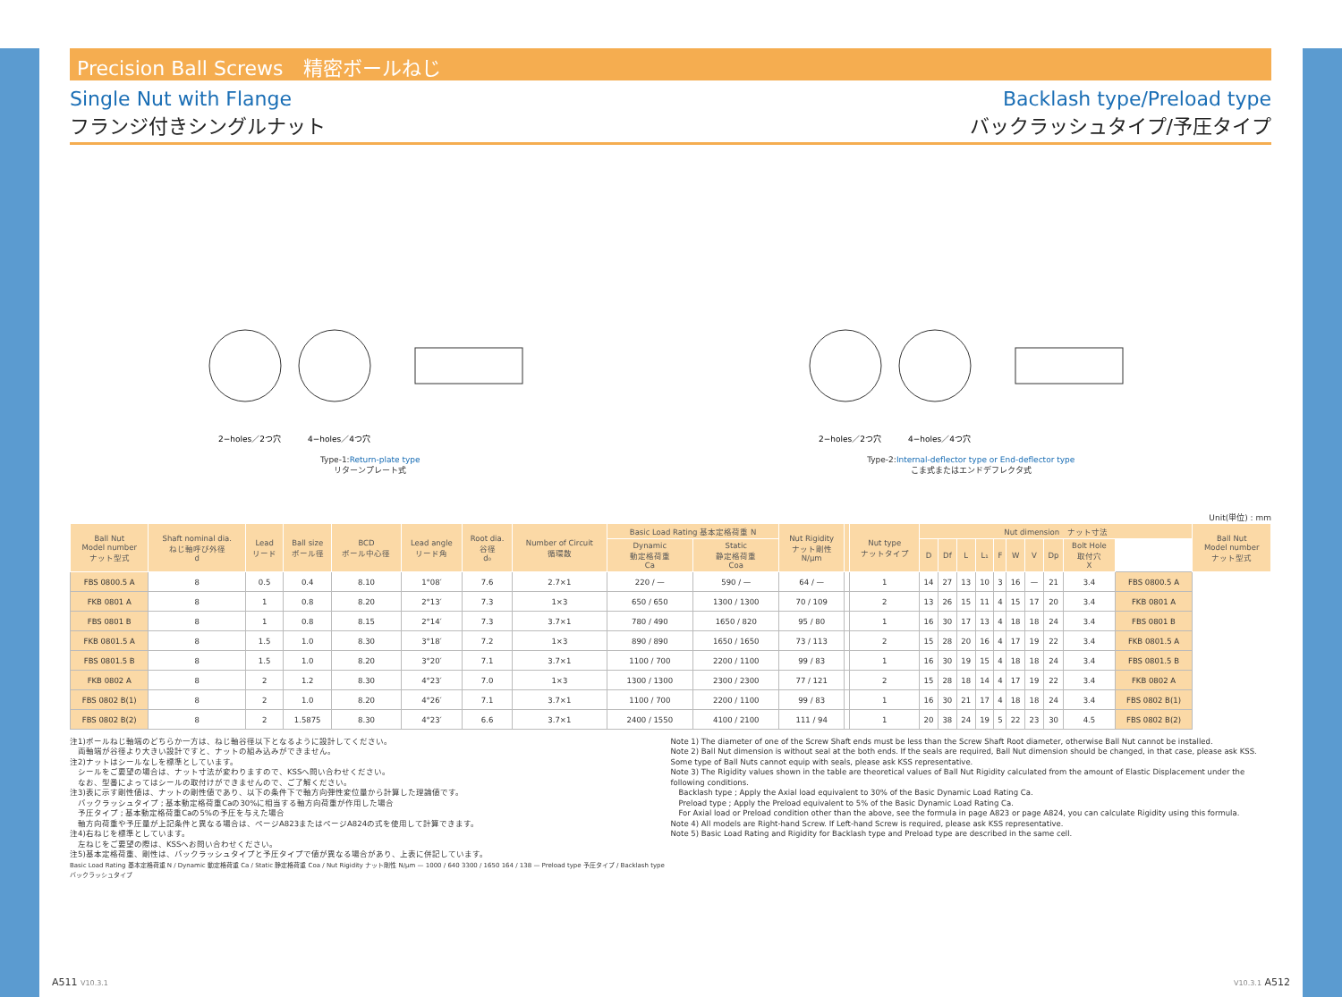Precision Ball Screws　精密ボールねじ
Single Nut with Flange
フランジ付きシングルナット
Backlash type/Preload type
バックラッシュタイプ/予圧タイプ
2−holes／2つ穴
4−holes／4つ穴
Type-1:Return-plate type
リターンプレート式
2−holes／2つ穴
4−holes／4つ穴
Type-2:Internal-deflector type or End-deflector type
こま式またはエンドデフレクタ式
Unit(単位) : mm
| Ball Nut Model number ナット型式 | Shaft nominal dia. ねじ軸呼び外径 d | Lead リード | Ball size ボール径 | BCD ボール中心径 | Lead angle リード角 | Root dia. 谷径 d₀ | Number of Circuit 循環数 | Basic Load Rating 基本定格荷重 N | | Nut Rigidity ナット剛性 N/μm | | Nut type ナットタイプ | Nut dimension ナット寸法 | | | | | | | | | | Ball Nut Model number ナット型式 |
| --- | --- | --- | --- | --- | --- | --- | --- | --- | --- | --- | --- | --- | --- | --- | --- | --- | --- | --- | --- | --- | --- | --- | --- |
| | | | | | | | | Dynamic 動定格荷重 Ca | Static 静定格荷重 Coa | | | | D | Df | L | L₁ | F | W | V | Dp | Bolt Hole 取付穴 X | | |
| FBS 0800.5 A | 8 | 0.5 | 0.4 | 8.10 | 1°08′ | 7.6 | 2.7×1 | 220 / — | 590 / — | 64 / — | | 1 | 14 | 27 | 13 | 10 | 3 | 16 | — | 21 | 3.4 | FBS 0800.5 A | |
| FKB 0801 A | 8 | 1 | 0.8 | 8.20 | 2°13′ | 7.3 | 1×3 | 650 / 650 | 1300 / 1300 | 70 / 109 | | 2 | 13 | 26 | 15 | 11 | 4 | 15 | 17 | 20 | 3.4 | FKB 0801 A | |
| FBS 0801 B | 8 | 1 | 0.8 | 8.15 | 2°14′ | 7.3 | 3.7×1 | 780 / 490 | 1650 / 820 | 95 / 80 | | 1 | 16 | 30 | 17 | 13 | 4 | 18 | 18 | 24 | 3.4 | FBS 0801 B | |
| FKB 0801.5 A | 8 | 1.5 | 1.0 | 8.30 | 3°18′ | 7.2 | 1×3 | 890 / 890 | 1650 / 1650 | 73 / 113 | | 2 | 15 | 28 | 20 | 16 | 4 | 17 | 19 | 22 | 3.4 | FKB 0801.5 A | |
| FBS 0801.5 B | 8 | 1.5 | 1.0 | 8.20 | 3°20′ | 7.1 | 3.7×1 | 1100 / 700 | 2200 / 1100 | 99 / 83 | | 1 | 16 | 30 | 19 | 15 | 4 | 18 | 18 | 24 | 3.4 | FBS 0801.5 B | |
| FKB 0802 A | 8 | 2 | 1.2 | 8.30 | 4°23′ | 7.0 | 1×3 | 1300 / 1300 | 2300 / 2300 | 77 / 121 | | 2 | 15 | 28 | 18 | 14 | 4 | 17 | 19 | 22 | 3.4 | FKB 0802 A | |
| FBS 0802 B(1) | 8 | 2 | 1.0 | 8.20 | 4°26′ | 7.1 | 3.7×1 | 1100 / 700 | 2200 / 1100 | 99 / 83 | | 1 | 16 | 30 | 21 | 17 | 4 | 18 | 18 | 24 | 3.4 | FBS 0802 B(1) | |
| FBS 0802 B(2) | 8 | 2 | 1.5875 | 8.30 | 4°23′ | 6.6 | 3.7×1 | 2400 / 1550 | 4100 / 2100 | 111 / 94 | | 1 | 20 | 38 | 24 | 19 | 5 | 22 | 23 | 30 | 4.5 | FBS 0802 B(2) | |
注1)ボールねじ軸端のどちらか一方は、ねじ軸谷径以下となるように設計してください。
　両軸端が谷径より大きい設計ですと、ナットの組み込みができません。
注2)ナットはシールなしを標準としています。
　シールをご要望の場合は、ナット寸法が変わりますので、KSSへ問い合わせください。
　なお、型番によってはシールの取付けができませんので、ご了解ください。
注3)表に示す剛性値は、ナットの剛性値であり、以下の条件下で軸方向弾性変位量から計算した理論値です。
　バックラッシュタイプ ; 基本動定格荷重Caの30%に相当する軸方向荷重が作用した場合
　予圧タイプ ; 基本動定格荷重Caの5%の予圧を与えた場合
　軸方向荷重や予圧量が上記条件と異なる場合は、ページA823またはページA824の式を使用して計算できます。
注4)右ねじを標準としています。
　左ねじをご要望の際は、KSSへお問い合わせください。
注5)基本定格荷重、剛性は、バックラッシュタイプと予圧タイプで値が異なる場合があり、上表に併記しています。
Basic Load Rating 基本定格荷重 N / Dynamic 動定格荷重 Ca / Static 静定格荷重 Coa / Nut Rigidity ナット剛性 N/μm — 1000 / 640 3300 / 1650 164 / 138 — Preload type 予圧タイプ / Backlash type バックラッシュタイプ
Note 1) The diameter of one of the Screw Shaft ends must be less than the Screw Shaft Root diameter, otherwise Ball Nut cannot be installed.
Note 2) Ball Nut dimension is without seal at the both ends. If the seals are required, Ball Nut dimension should be changed, in that case, please ask KSS. Some type of Ball Nuts cannot equip with seals, please ask KSS representative.
Note 3) The Rigidity values shown in the table are theoretical values of Ball Nut Rigidity calculated from the amount of Elastic Displacement under the following conditions.
　Backlash type ; Apply the Axial load equivalent to 30% of the Basic Dynamic Load Rating Ca.
　Preload type ; Apply the Preload equivalent to 5% of the Basic Dynamic Load Rating Ca.
　For Axial load or Preload condition other than the above, see the formula in page A823 or page A824, you can calculate Rigidity using this formula.
Note 4) All models are Right-hand Screw. If Left-hand Screw is required, please ask KSS representative.
Note 5) Basic Load Rating and Rigidity for Backlash type and Preload type are described in the same cell.
A511 V10.3.1 V10.3.1 A512